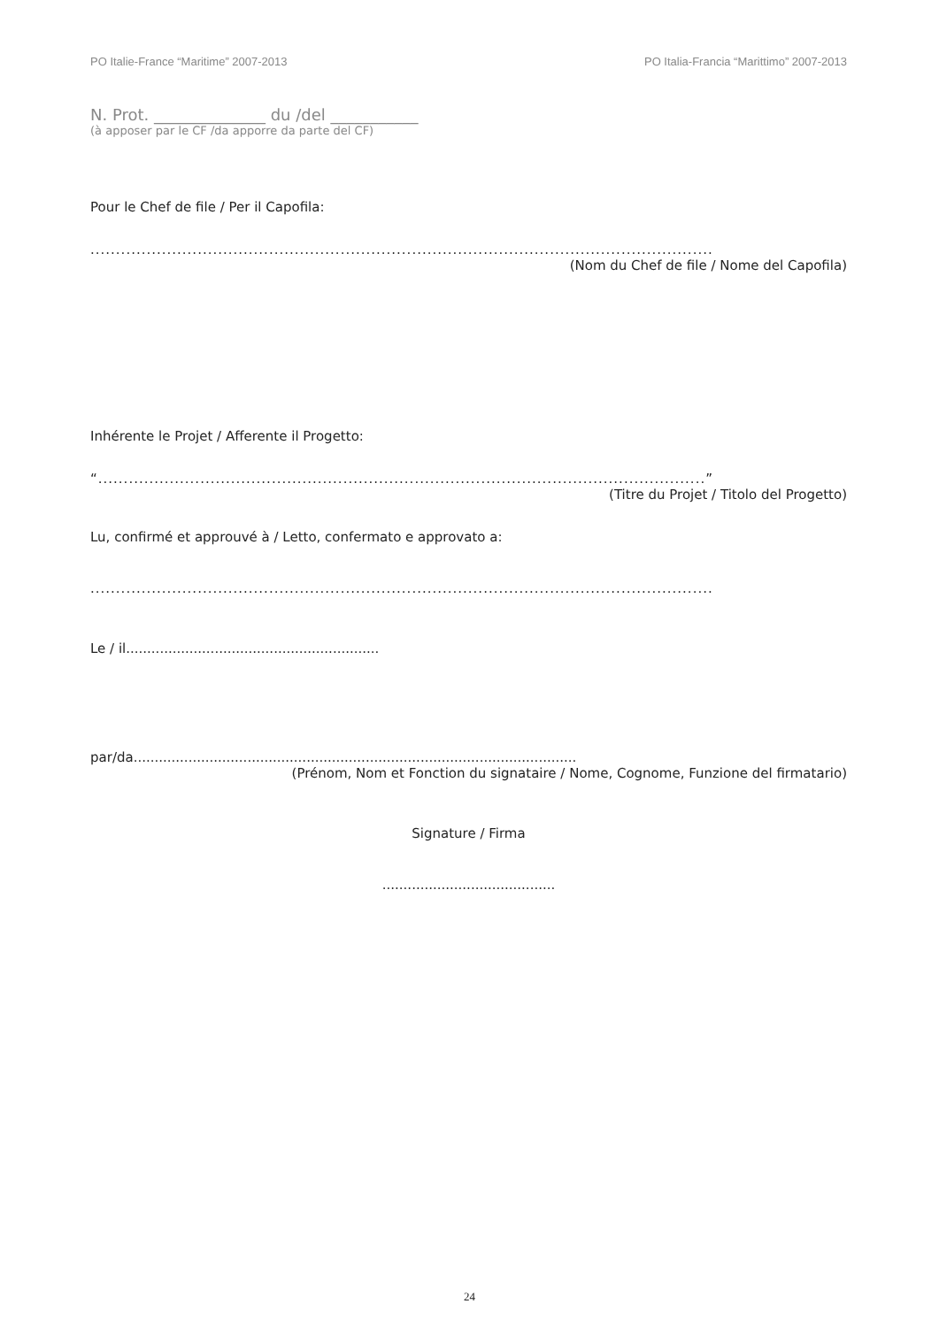PO Italie-France “Maritime” 2007-2013 PO Italia-Francia “Marittimo” 2007-2013
N. Prot. ______________ du /del ___________
(à apposer par le CF /da apporre da parte del CF)
Pour le Chef de file / Per il Capofila:
..........................................................................................................................
(Nom du Chef de file / Nome del Capofila)
Inhérente le Projet / Afferente il Progetto:
“.......................................................................................................................”
(Titre du Projet / Titolo del Progetto)
Lu, confirmé et approuvé à / Letto, confermato e approvato a:
..........................................................................................................................
Le / il............................................................
par/da.........................................................................................................
(Prénom, Nom et Fonction du signataire / Nome, Cognome, Funzione del firmatario)
Signature / Firma
.........................................
24